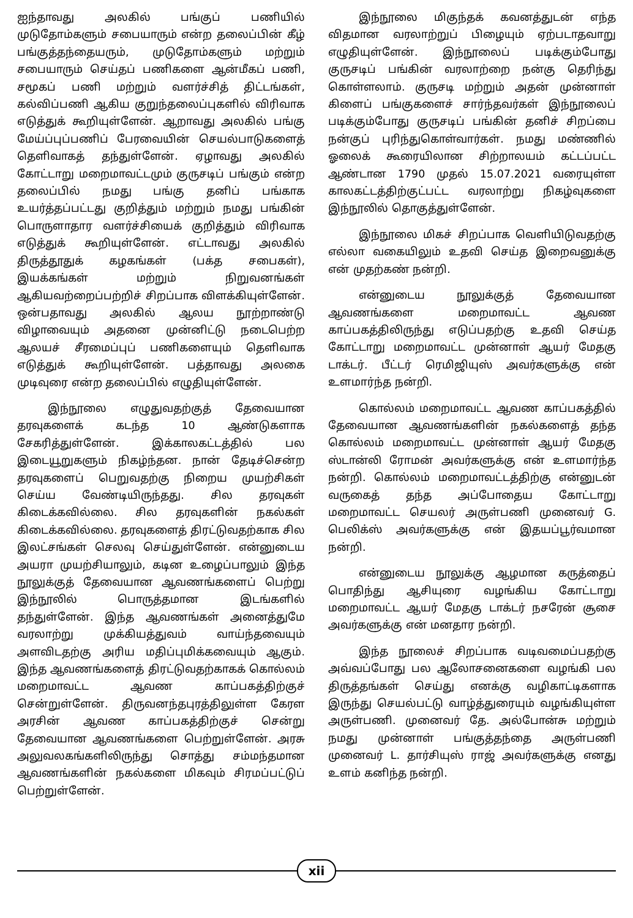ஐந்தாவது அலகில் பங்குப் பணியில் முடுதோம்களும் சபையாரும் என்ற தலைப்பின் கீழ் பங்குத்தந்தையரும், முடுதோம்களும் மற்றும் சபையாரும் செய்தப் பணிகளை ஆன்மீகப் பணி, சமூகப் பணி மற்றும் வளர்ச்சித் திட்டங்கள், கல்விப்பணி ஆகிய குறுந்தலைப்புகளில் விரிவாக எடுத்துக் கூறியுள்ளேன். ஆறாவது அலகில் பங்கு மேய்ப்புப்பணிப் பேரவையின் செயல்பாடுகளைத் தெளிவாகத் தந்துள்ளேன். ஏழாவது அலகில் கோட்டாறு மறைமாவட்டமும் குருசடிப் பங்கும் என்ற தலைப்பில் நமது பங்கு தனிப் பங்காக உயர்த்தப்பட்டது குறித்தும் மற்றும் நமது பங்கின் பொருளாதார வளர்ச்சியைக் குறித்தும் விரிவாக எடுத்துக் கூறியுள்ளேன். எட்டாவது அலகில் திருத்தூதுக் கழகங்கள் (பக்த சபைகள்), இயக்கங்கள் மற்றும் நிறுவனங்கள் ஆகியவற்றைப்பற்றிச் சிறப்பாக விளக்கியுள்ளேன். ஒன்பதாவது அலகில் ஆலய நூற்றாண்டு விழாவையும் அதனை முன்னிட்டு நடைபெற்ற ஆலயச் சீரமைப்புப் பணிகளையும் தெளிவாக எடுத்துக் கூறியுள்ளேன். பத்தாவது அலகை முடிவுரை என்ற தலைப்பில் எழுதியுள்ளேன்.
இந்நூலை எழுதுவதற்குத் தேவையான தரவுகளைக் கடந்த 10 ஆண்டுகளாக சேகரித்துள்ளேன். இக்காலகட்டத்தில் பல இடையூறுகளும் நிகழ்ந்தன. நான் தேடிச்சென்ற தரவுகளைப் பெறுவதற்கு நிறைய முயற்சிகள் செய்ய வேண்டியிருந்தது. சில தரவுகள் கிடைக்கவில்லை. சில தரவுகளின் நகல்கள் கிடைக்கவில்லை. தரவுகளைத் திரட்டுவதற்காக சில இலட்சங்கள் செலவு செய்துள்ளேன். என்னுடைய அயரா முயற்சியாலும், கடின உழைப்பாலும் இந்த நூலுக்குத் தேவையான ஆவணங்களைப் பெற்று இந்நூலில் பொருத்தமான இடங்களில் தந்துள்ளேன். இந்த ஆவணங்கள் அனைத்துமே வரலாற்று முக்கியத்துவம் வாய்ந்தவையும் அளவிடதற்கு அரிய மதிப்புமிக்கவையும் ஆகும். இந்த ஆவணங்களைத் திரட்டுவதற்காகக் கொல்லம் மறைமாவட்ட ஆவண காப்பகத்திற்குச் சென்றுள்ளேன். திருவனந்தபுரத்திலுள்ள கேரள அரசின் ஆவண காப்பகத்திற்குச் சென்று தேவையான ஆவணங்களை பெற்றுள்ளேன். அரசு அலுவலகங்களிலிருந்து சொத்து சம்மந்தமான ஆவணங்களின் நகல்களை மிகவும் சிரமப்பட்டுப் பெற்றுள்ளேன்.
இந்நூலை மிகுந்தக் கவனத்துடன் எந்த விதமான வரலாற்றுப் பிழையும் ஏற்படாதவாறு எழுதியுள்ளேன். இந்நூலைப் படிக்கும்போது குருசடிப் பங்கின் வரலாற்றை நன்கு தெரிந்து கொள்ளலாம். குருசடி மற்றும் அதன் முன்னாள் கிளைப் பங்குகளைச் சார்ந்தவர்கள் இந்நூலைப் படிக்கும்போது குருசடிப் பங்கின் தனிச் சிறப்பை நன்குப் புரிந்துகொள்வார்கள். நமது மண்ணில் ஓலைக் கூரையிலான சிற்றாலயம் கட்டப்பட்ட ஆண்டான 1790 முதல் 15.07.2021 வரையுள்ள காலகட்டத்திற்குட்பட்ட வரலாற்று நிகழ்வுகளை இந்நூலில் தொகுத்துள்ளேன்.
இந்நூலை மிகச் சிறப்பாக வெளியிடுவதற்கு எல்லா வகையிலும் உதவி செய்த இறைவனுக்கு என் முதற்கண் நன்றி.
என்னுடைய நூலுக்குத் தேவையான ஆவணங்களை மறைமாவட்ட ஆவண காப்பகத்திலிருந்து எடுப்பதற்கு உதவி செய்த கோட்டாறு மறைமாவட்ட முன்னாள் ஆயர் மேதகு டாக்டர். பீட்டர் ரெமிஜியுஸ் அவர்களுக்கு என் உளமார்ந்த நன்றி.
கொல்லம் மறைமாவட்ட ஆவண காப்பகத்தில் தேவையான ஆவணங்களின் நகல்களைத் தந்த கொல்லம் மறைமாவட்ட முன்னாள் ஆயர் மேதகு ஸ்டான்லி ரோமன் அவர்களுக்கு என் உளமார்ந்த நன்றி. கொல்லம் மறைமாவட்டத்திற்கு என்னுடன் வருகைத் தந்த அப்போதைய கோட்டாறு மறைமாவட்ட செயலர் அருள்பணி முனைவர் G. பெலிக்ஸ் அவர்களுக்கு என் இதயப்பூர்வமான நன்றி.
என்னுடைய நூலுக்கு ஆழமான கருத்தைப் பொதிந்து ஆசியுரை வழங்கிய கோட்டாறு மறைமாவட்ட ஆயர் மேதகு டாக்டர் நசரேன் சூசை அவர்களுக்கு என் மனதார நன்றி.
இந்த நூலைச் சிறப்பாக வடிவமைப்பதற்கு அவ்வப்போது பல ஆலோசனைகளை வழங்கி பல திருத்தங்கள் செய்து எனக்கு வழிகாட்டிகளாக இருந்து செயல்பட்டு வாழ்த்துரையும் வழங்கியுள்ள அருள்பணி. முனைவர் தே. அல்போன்சு மற்றும் நமது முன்னாள் பங்குத்தந்தை அருள்பணி முனைவர் L. தார்சியுஸ் ராஜ் அவர்களுக்கு எனது உளம் கனிந்த நன்றி.
xii